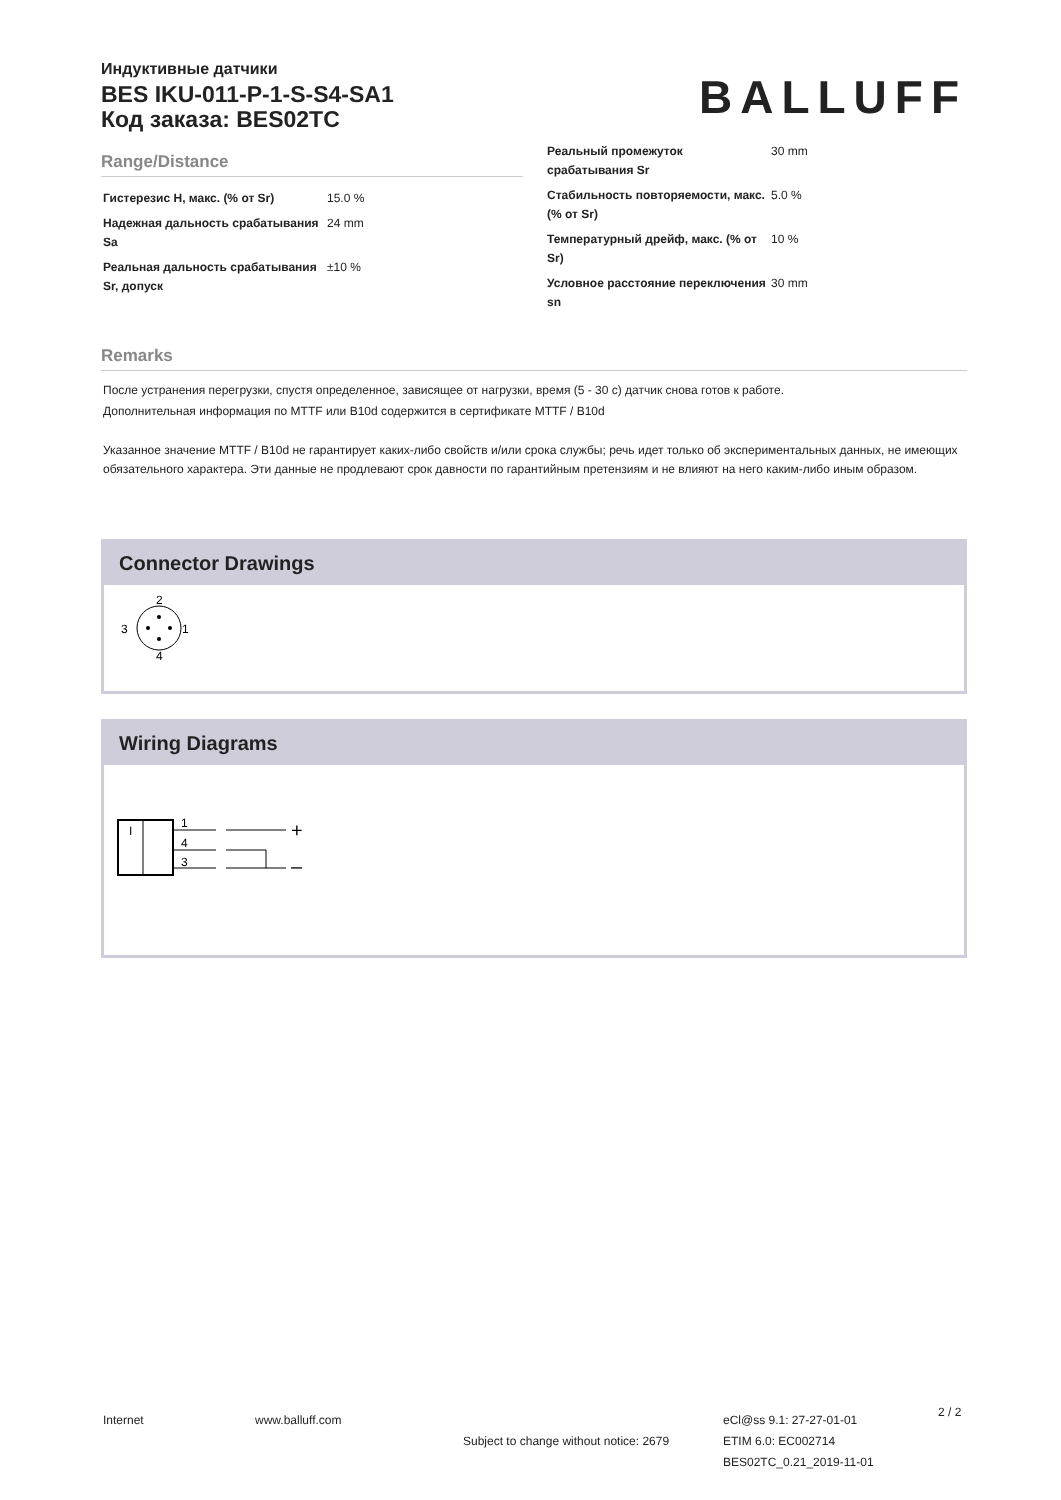Индуктивные датчики
BES IKU-011-P-1-S-S4-SA1
Код заказа: BES02TC
BALLUFF
Range/Distance
| Гистерезис H, макс. (% от Sr) | 15.0 % |
| Надежная дальность срабатывания Sa | 24 mm |
| Реальная дальность срабатывания Sr, допуск | ±10 % |
| Реальный промежуток срабатывания Sr | 30 mm |
| Стабильность повторяемости, макс. (% от Sr) | 5.0 % |
| Температурный дрейф, макс. (% от Sr) | 10 % |
| Условное расстояние переключения sn | 30 mm |
Remarks
После устранения перегрузки, спустя определенное, зависящее от нагрузки, время (5 - 30 с) датчик снова готов к работе.
Дополнительная информация по MTTF или B10d содержится в сертификате MTTF / B10d
Указанное значение MTTF / B10d не гарантирует каких-либо свойств и/или срока службы; речь идет только об экспериментальных данных, не имеющих обязательного характера. Эти данные не продлевают срок давности по гарантийным претензиям и не влияют на него каким-либо иным образом.
Connector Drawings
2
3
1
4
Wiring Diagrams
I
1
4
3
+
–
Internet www.balluff.com
Subject to change without notice: 2679
eCl@ss 9.1: 27-27-01-01
ETIM 6.0: EC002714
BES02TC_0.21_2019-11-01
2 / 2